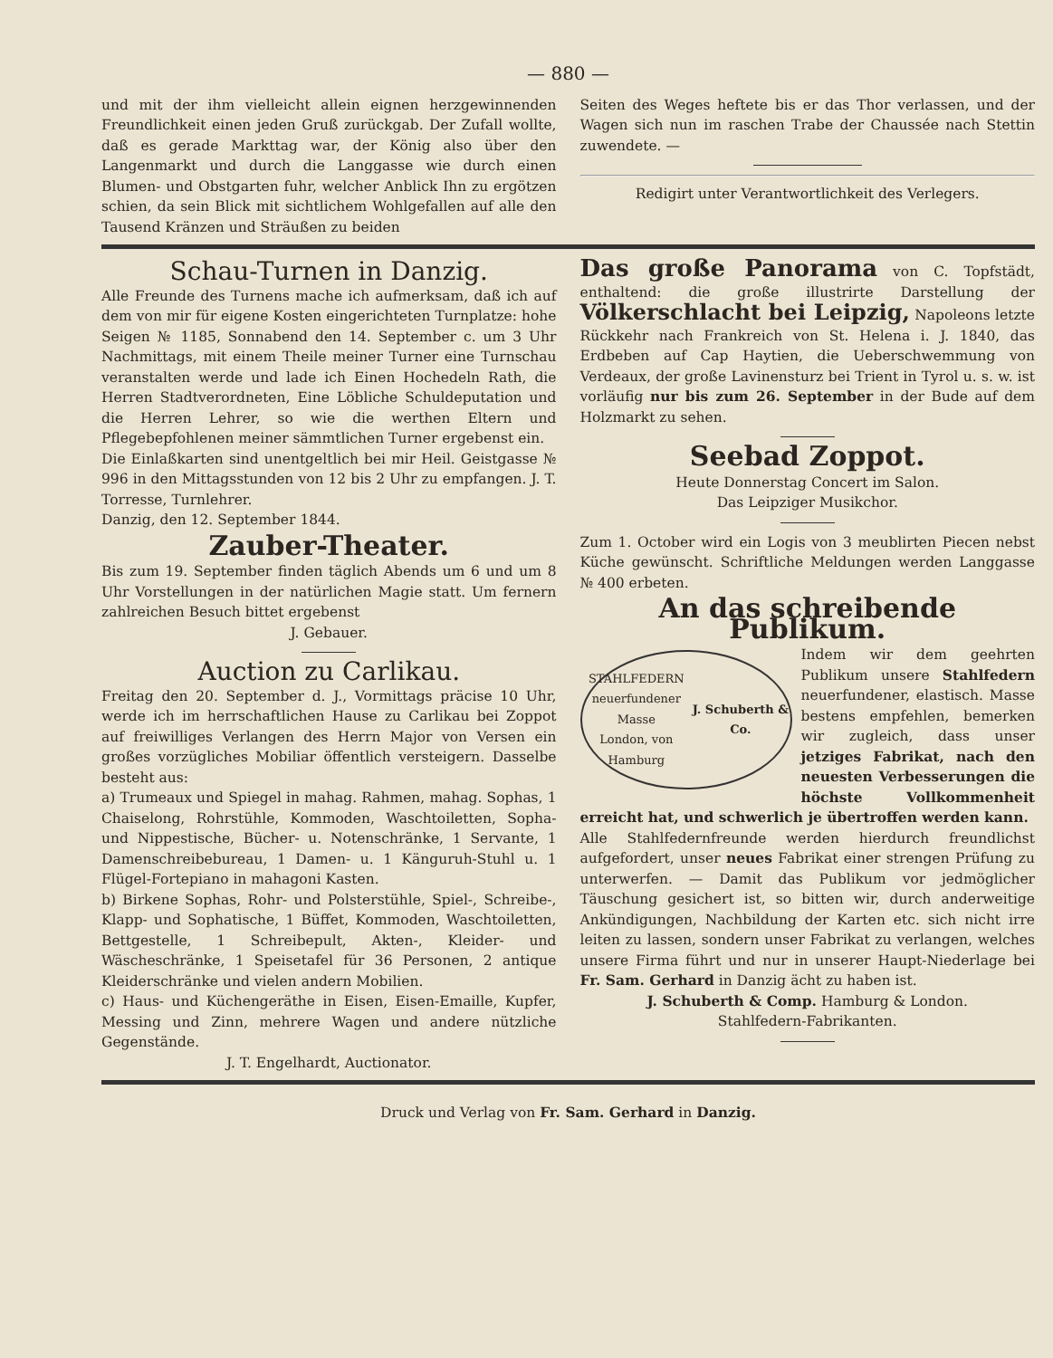— 880 —
und mit der ihm vielleicht allein eignen herzgewinnenden Freundlichkeit einen jeden Gruß zurückgab. Der Zufall wollte, daß es gerade Markttag war, der König also über den Langenmarkt und durch die Langgasse wie durch einen Blumen- und Obstgarten fuhr, welcher Anblick Ihn zu ergötzen schien, da sein Blick mit sichtlichem Wohlgefallen auf alle den Tausend Kränzen und Sträußen zu beiden
Seiten des Weges heftete bis er das Thor verlassen, und der Wagen sich nun im raschen Trabe der Chaussée nach Stettin zuwendete. —
Redigirt unter Verantwortlichkeit des Verlegers.
Schau-Turnen in Danzig.
Alle Freunde des Turnens mache ich aufmerksam, daß ich auf dem von mir für eigene Kosten eingerichteten Turnplatze: hohe Seigen № 1185, Sonnabend den 14. September c. um 3 Uhr Nachmittags, mit einem Theile meiner Turner eine Turnschau veranstalten werde und lade ich Einen Hochedeln Rath, die Herren Stadtverordneten, Eine Löbliche Schuldeputation und die Herren Lehrer, so wie die werthen Eltern und Pflegebepfohlenen meiner sämmtlichen Turner ergebenst ein.
Die Einlaßkarten sind unentgeltlich bei mir Heil. Geistgasse № 996 in den Mittagsstunden von 12 bis 2 Uhr zu empfangen. J. T. Torresse, Turnlehrer.
Danzig, den 12. September 1844.
Zauber-Theater.
Bis zum 19. September finden täglich Abends um 6 und um 8 Uhr Vorstellungen in der natürlichen Magie statt. Um fernern zahlreichen Besuch bittet ergebenst
J. Gebauer.
Auction zu Carlikau.
Freitag den 20. September d. J., Vormittags präcise 10 Uhr, werde ich im herrschaftlichen Hause zu Carlikau bei Zoppot auf freiwilliges Verlangen des Herrn Major von Versen ein großes vorzügliches Mobiliar öffentlich versteigern. Dasselbe besteht aus:
a) Trumeaux und Spiegel in mahag. Rahmen, mahag. Sophas, 1 Chaiselong, Rohrstühle, Kommoden, Waschtoiletten, Sopha- und Nippestische, Bücher- u. Notenschränke, 1 Servante, 1 Damenschreibebureau, 1 Damen- u. 1 Känguruh-Stuhl u. 1 Flügel-Fortepiano in mahagoni Kasten.
b) Birkene Sophas, Rohr- und Polsterstühle, Spiel-, Schreibe-, Klapp- und Sophatische, 1 Büffet, Kommoden, Waschtoiletten, Bettgestelle, 1 Schreibepult, Akten-, Kleider- und Wäscheschränke, 1 Speisetafel für 36 Personen, 2 antique Kleiderschränke und vielen andern Mobilien.
c) Haus- und Küchengeräthe in Eisen, Eisen-Emaille, Kupfer, Messing und Zinn, mehrere Wagen und andere nützliche Gegenstände.
J. T. Engelhardt, Auctionator.
Das große Panorama von C. Topfstädt, enthaltend: die große illustrirte Darstellung der Völkerschlacht bei Leipzig, Napoleons letzte Rückkehr nach Frankreich von St. Helena i. J. 1840, das Erdbeben auf Cap Haytien, die Ueberschwemmung von Verdeaux, der große Lavinensturz bei Trient in Tyrol u. s. w. ist vorläufig nur bis zum 26. September in der Bude auf dem Holzmarkt zu sehen.
Seebad Zoppot.
Heute Donnerstag Concert im Salon.
Das Leipziger Musikchor.
Zum 1. October wird ein Logis von 3 meublirten Piecen nebst Küche gewünscht. Schriftliche Meldungen werden Langgasse № 400 erbeten.
An das schreibende Publikum.
STAHLFEDERN
neuerfundener Masse
London, von Hamburg
J. Schuberth & Co.
Indem wir dem geehrten Publikum unsere Stahlfedern neuerfundener, elastisch. Masse bestens empfehlen, bemerken wir zugleich, dass unser jetziges Fabrikat, nach den neuesten Verbesserungen die höchste Vollkommenheit erreicht hat, und schwerlich je übertroffen werden kann.
Alle Stahlfedernfreunde werden hierdurch freundlichst aufgefordert, unser neues Fabrikat einer strengen Prüfung zu unterwerfen. — Damit das Publikum vor jedmöglicher Täuschung gesichert ist, so bitten wir, durch anderweitige Ankündigungen, Nachbildung der Karten etc. sich nicht irre leiten zu lassen, sondern unser Fabrikat zu verlangen, welches unsere Firma führt und nur in unserer Haupt-Niederlage bei Fr. Sam. Gerhard in Danzig ächt zu haben ist.
J. Schuberth & Comp. Hamburg & London.
Stahlfedern-Fabrikanten.
Druck und Verlag von Fr. Sam. Gerhard in Danzig.